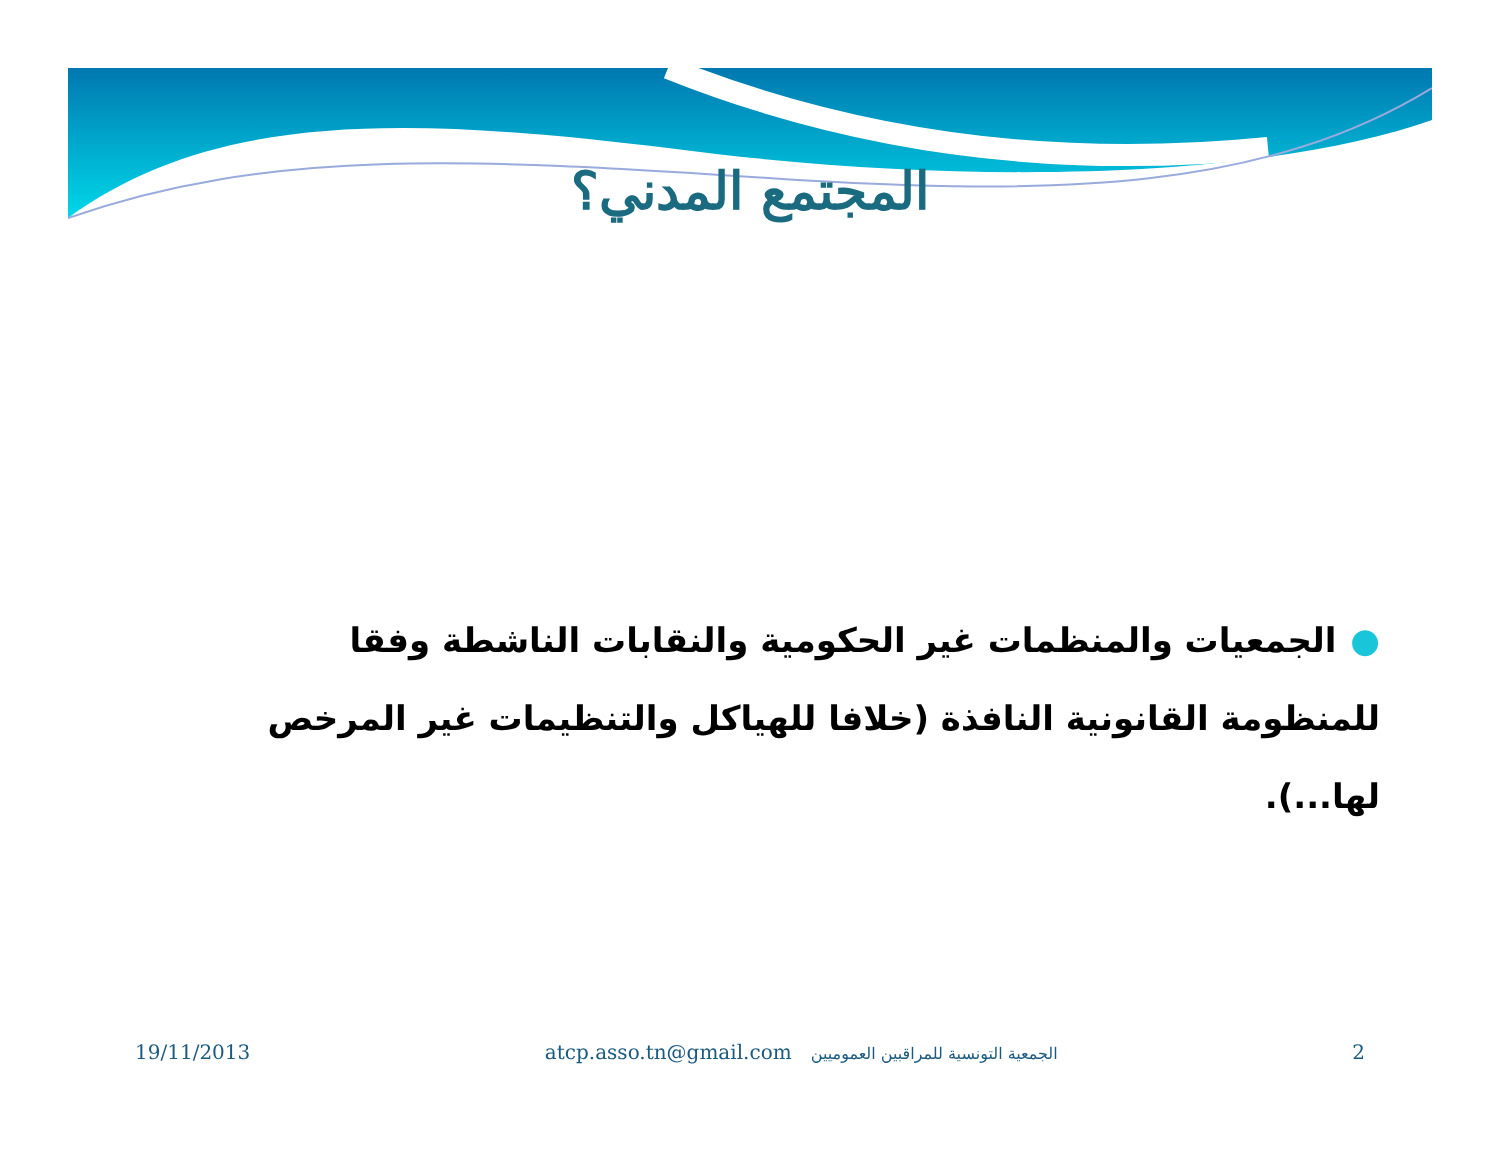المجتمع المدني؟
●الجمعيات والمنظمات غير الحكومية والنقابات الناشطة وفقا للمنظومة القانونية النافذة (خلافا للهياكل والتنظيمات غير المرخص لها...).
19/11/2013 atcp.asso.tn@gmail.com الجمعية التونسية للمراقبين العموميين 2